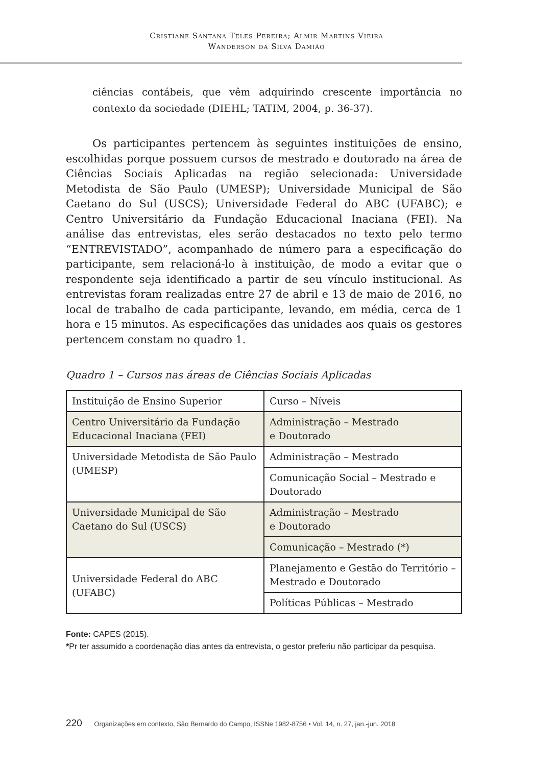Cristiane Santana Teles Pereira; Almir Martins Vieira
Wanderson da Silva Damião
ciências contábeis, que vêm adquirindo crescente importância no contexto da sociedade (DIEHL; TATIM, 2004, p. 36-37).
Os participantes pertencem às seguintes instituições de ensino, escolhidas porque possuem cursos de mestrado e doutorado na área de Ciências Sociais Aplicadas na região selecionada: Universidade Metodista de São Paulo (UMESP); Universidade Municipal de São Caetano do Sul (USCS); Universidade Federal do ABC (UFABC); e Centro Universitário da Fundação Educacional Inaciana (FEI). Na análise das entrevistas, eles serão destacados no texto pelo termo “ENTREVISTADO”, acompanhado de número para a especificação do participante, sem relacioná-lo à instituição, de modo a evitar que o respondente seja identificado a partir de seu vínculo institucional. As entrevistas foram realizadas entre 27 de abril e 13 de maio de 2016, no local de trabalho de cada participante, levando, em média, cerca de 1 hora e 15 minutos. As especificações das unidades aos quais os gestores pertencem constam no quadro 1.
Quadro 1 – Cursos nas áreas de Ciências Sociais Aplicadas
| Instituição de Ensino Superior | Curso – Níveis |
| Centro Universitário da Fundação Educacional Inaciana (FEI) | Administração – Mestrado e Doutorado |
| Universidade Metodista de São Paulo (UMESP) | Administração – Mestrado |
| | Comunicação Social – Mestrado e Doutorado |
| Universidade Municipal de São Caetano do Sul (USCS) | Administração – Mestrado e Doutorado |
| | Comunicação – Mestrado (*) |
| Universidade Federal do ABC (UFABC) | Planejamento e Gestão do Território – Mestrado e Doutorado |
| | Políticas Públicas – Mestrado |
Fonte: CAPES (2015).
*Pr ter assumido a coordenação dias antes da entrevista, o gestor preferiu não participar da pesquisa.
220 Organizações em contexto, São Bernardo do Campo, ISSNe 1982-8756 • Vol. 14, n. 27, jan.-jun. 2018